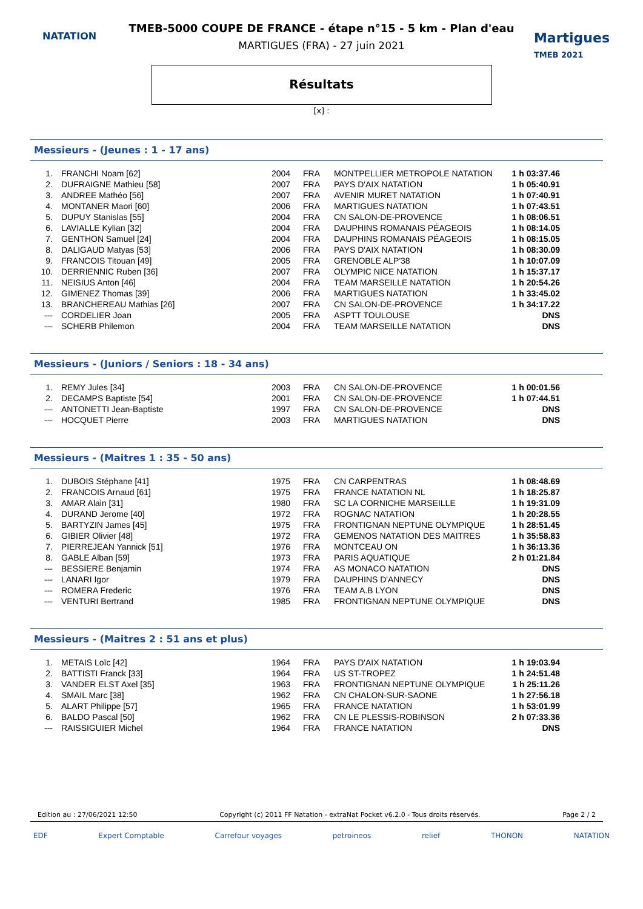NATATION
Martigues
TMEB 2021
TMEB-5000 COUPE DE FRANCE - étape n°15 - 5 km - Plan d'eau
MARTIGUES (FRA) - 27 juin 2021
Résultats
[x] :
Messieurs - (Jeunes : 1 - 17 ans)
| 1. | FRANCHI Noam [62] | 2004 | FRA | MONTPELLIER METROPOLE NATATION | 1 h 03:37.46 |
| 2. | DUFRAIGNE Mathieu [58] | 2007 | FRA | PAYS D'AIX NATATION | 1 h 05:40.91 |
| 3. | ANDREE Mathéo [56] | 2007 | FRA | AVENIR MURET NATATION | 1 h 07:40.91 |
| 4. | MONTANER Maori [60] | 2006 | FRA | MARTIGUES NATATION | 1 h 07:43.51 |
| 5. | DUPUY Stanislas [55] | 2004 | FRA | CN SALON-DE-PROVENCE | 1 h 08:06.51 |
| 6. | LAVIALLE Kylian [32] | 2004 | FRA | DAUPHINS ROMANAIS PÉAGEOIS | 1 h 08:14.05 |
| 7. | GENTHON Samuel [24] | 2004 | FRA | DAUPHINS ROMANAIS PÉAGEOIS | 1 h 08:15.05 |
| 8. | DALIGAUD Matyas [53] | 2006 | FRA | PAYS D'AIX NATATION | 1 h 08:30.09 |
| 9. | FRANCOIS Titouan [49] | 2005 | FRA | GRENOBLE ALP'38 | 1 h 10:07.09 |
| 10. | DERRIENNIC Ruben [36] | 2007 | FRA | OLYMPIC NICE NATATION | 1 h 15:37.17 |
| 11. | NEISIUS Anton [46] | 2004 | FRA | TEAM MARSEILLE NATATION | 1 h 20:54.26 |
| 12. | GIMENEZ Thomas [39] | 2006 | FRA | MARTIGUES NATATION | 1 h 33:45.02 |
| 13. | BRANCHEREAU Mathias [26] | 2007 | FRA | CN SALON-DE-PROVENCE | 1 h 34:17.22 |
| --- | CORDELIER Joan | 2005 | FRA | ASPTT TOULOUSE | DNS |
| --- | SCHERB Philemon | 2004 | FRA | TEAM MARSEILLE NATATION | DNS |
Messieurs - (Juniors / Seniors : 18 - 34 ans)
| 1. | REMY Jules [34] | 2003 | FRA | CN SALON-DE-PROVENCE | 1 h 00:01.56 |
| 2. | DECAMPS Baptiste [54] | 2001 | FRA | CN SALON-DE-PROVENCE | 1 h 07:44.51 |
| --- | ANTONETTI Jean-Baptiste | 1997 | FRA | CN SALON-DE-PROVENCE | DNS |
| --- | HOCQUET Pierre | 2003 | FRA | MARTIGUES NATATION | DNS |
Messieurs - (Maitres 1 : 35 - 50 ans)
| 1. | DUBOIS Stéphane [41] | 1975 | FRA | CN CARPENTRAS | 1 h 08:48.69 |
| 2. | FRANCOIS Arnaud [61] | 1975 | FRA | FRANCE NATATION NL | 1 h 18:25.87 |
| 3. | AMAR Alain [31] | 1980 | FRA | SC LA CORNICHE MARSEILLE | 1 h 19:31.09 |
| 4. | DURAND Jerome [40] | 1972 | FRA | ROGNAC NATATION | 1 h 20:28.55 |
| 5. | BARTYZIN James [45] | 1975 | FRA | FRONTIGNAN NEPTUNE OLYMPIQUE | 1 h 28:51.45 |
| 6. | GIBIER Olivier [48] | 1972 | FRA | GEMENOS NATATION DES MAITRES | 1 h 35:58.83 |
| 7. | PIERREJEAN Yannick [51] | 1976 | FRA | MONTCEAU ON | 1 h 36:13.36 |
| 8. | GABLE Alban [59] | 1973 | FRA | PARIS AQUATIQUE | 2 h 01:21.84 |
| --- | BESSIERE Benjamin | 1974 | FRA | AS MONACO NATATION | DNS |
| --- | LANARI Igor | 1979 | FRA | DAUPHINS D'ANNECY | DNS |
| --- | ROMERA Frederic | 1976 | FRA | TEAM A.B LYON | DNS |
| --- | VENTURI Bertrand | 1985 | FRA | FRONTIGNAN NEPTUNE OLYMPIQUE | DNS |
Messieurs - (Maitres 2 : 51 ans et plus)
| 1. | METAIS Loïc [42] | 1964 | FRA | PAYS D'AIX NATATION | 1 h 19:03.94 |
| 2. | BATTISTI Franck [33] | 1964 | FRA | US ST-TROPEZ | 1 h 24:51.48 |
| 3. | VANDER ELST Axel [35] | 1963 | FRA | FRONTIGNAN NEPTUNE OLYMPIQUE | 1 h 25:11.26 |
| 4. | SMAIL Marc [38] | 1962 | FRA | CN CHALON-SUR-SAONE | 1 h 27:56.18 |
| 5. | ALART Philippe [57] | 1965 | FRA | FRANCE NATATION | 1 h 53:01.99 |
| 6. | BALDO Pascal [50] | 1962 | FRA | CN LE PLESSIS-ROBINSON | 2 h 07:33.36 |
| --- | RAISSIGUIER Michel | 1964 | FRA | FRANCE NATATION | DNS |
Edition au : 27/06/2021 12:50 Copyright (c) 2011 FF Natation - extraNat Pocket v6.2.0 - Tous droits réservés. Page 2 / 2
EDF Expert Comptable Carrefour voyages petroineos relief THONON NATATION